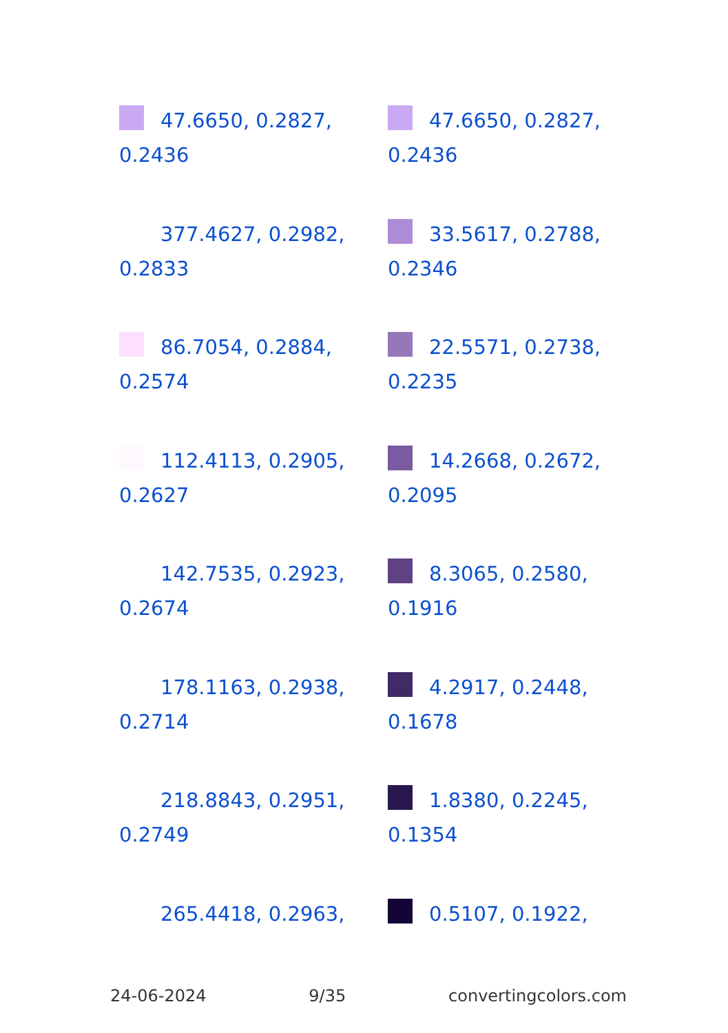47.6650, 0.2827, 0.2436
47.6650, 0.2827, 0.2436
377.4627, 0.2982, 0.2833
33.5617, 0.2788, 0.2346
86.7054, 0.2884, 0.2574
22.5571, 0.2738, 0.2235
112.4113, 0.2905, 0.2627
14.2668, 0.2672, 0.2095
142.7535, 0.2923, 0.2674
8.3065, 0.2580, 0.1916
178.1163, 0.2938, 0.2714
4.2917, 0.2448, 0.1678
218.8843, 0.2951, 0.2749
1.8380, 0.2245, 0.1354
265.4418, 0.2963,
0.5107, 0.1922,
24-06-2024 9/35 convertingcolors.com